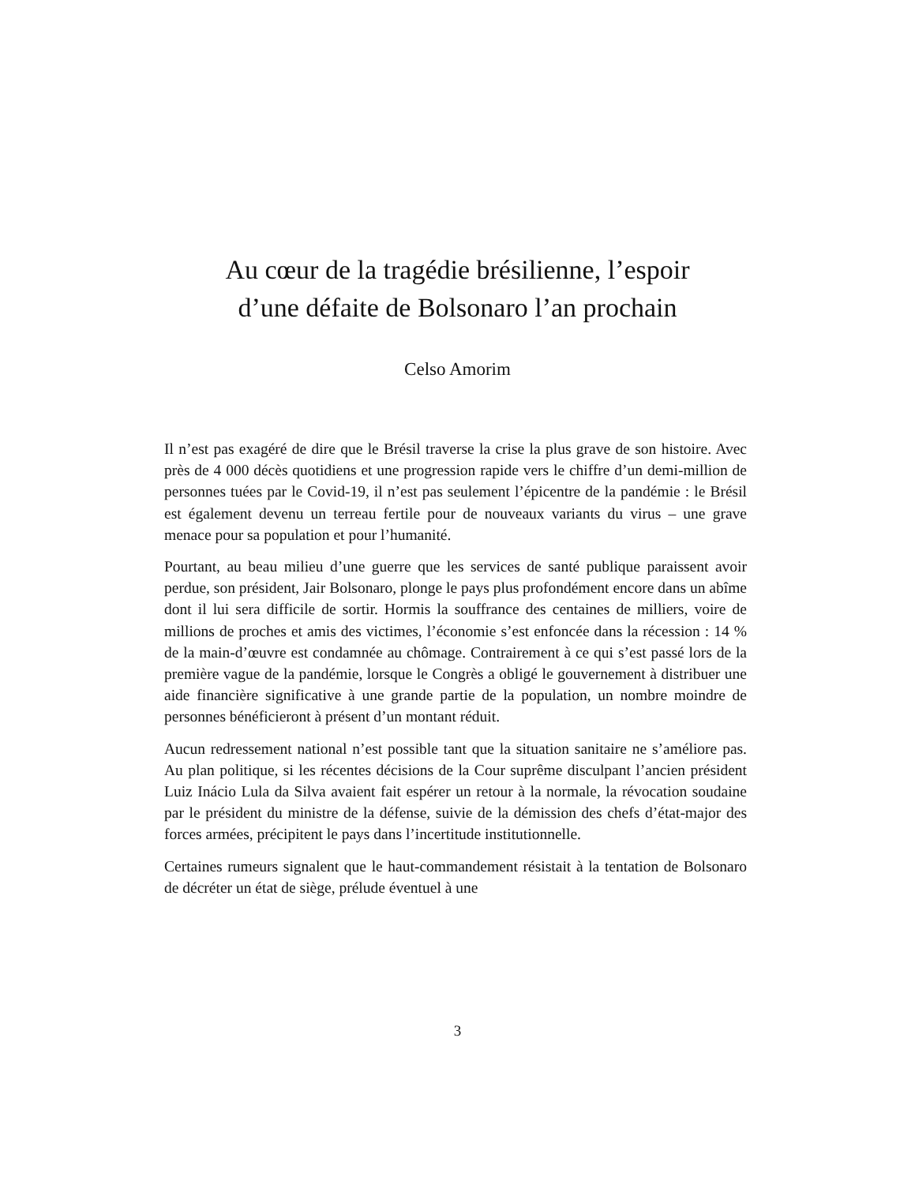Au cœur de la tragédie brésilienne, l’espoir
d’une défaite de Bolsonaro l’an prochain
Celso Amorim
Il n’est pas exagéré de dire que le Brésil traverse la crise la plus grave de son histoire. Avec près de 4 000 décès quotidiens et une progression rapide vers le chiffre d’un demi-million de personnes tuées par le Covid-19, il n’est pas seulement l’épicentre de la pandémie : le Brésil est également devenu un terreau fertile pour de nouveaux variants du virus – une grave menace pour sa population et pour l’humanité.
Pourtant, au beau milieu d’une guerre que les services de santé publique paraissent avoir perdue, son président, Jair Bolsonaro, plonge le pays plus profondément encore dans un abîme dont il lui sera difficile de sortir. Hormis la souffrance des centaines de milliers, voire de millions de proches et amis des victimes, l’économie s’est enfoncée dans la récession : 14 % de la main-d’œuvre est condamnée au chômage. Contrairement à ce qui s’est passé lors de la première vague de la pandémie, lorsque le Congrès a obligé le gouvernement à distribuer une aide financière significative à une grande partie de la population, un nombre moindre de personnes bénéficieront à présent d’un montant réduit.
Aucun redressement national n’est possible tant que la situation sanitaire ne s’améliore pas. Au plan politique, si les récentes décisions de la Cour suprême disculpant l’ancien président Luiz Inácio Lula da Silva avaient fait espérer un retour à la normale, la révocation soudaine par le président du ministre de la défense, suivie de la démission des chefs d’état-major des forces armées, précipitent le pays dans l’incertitude institutionnelle.
Certaines rumeurs signalent que le haut-commandement résistait à la tentation de Bolsonaro de décréter un état de siège, prélude éventuel à une
3